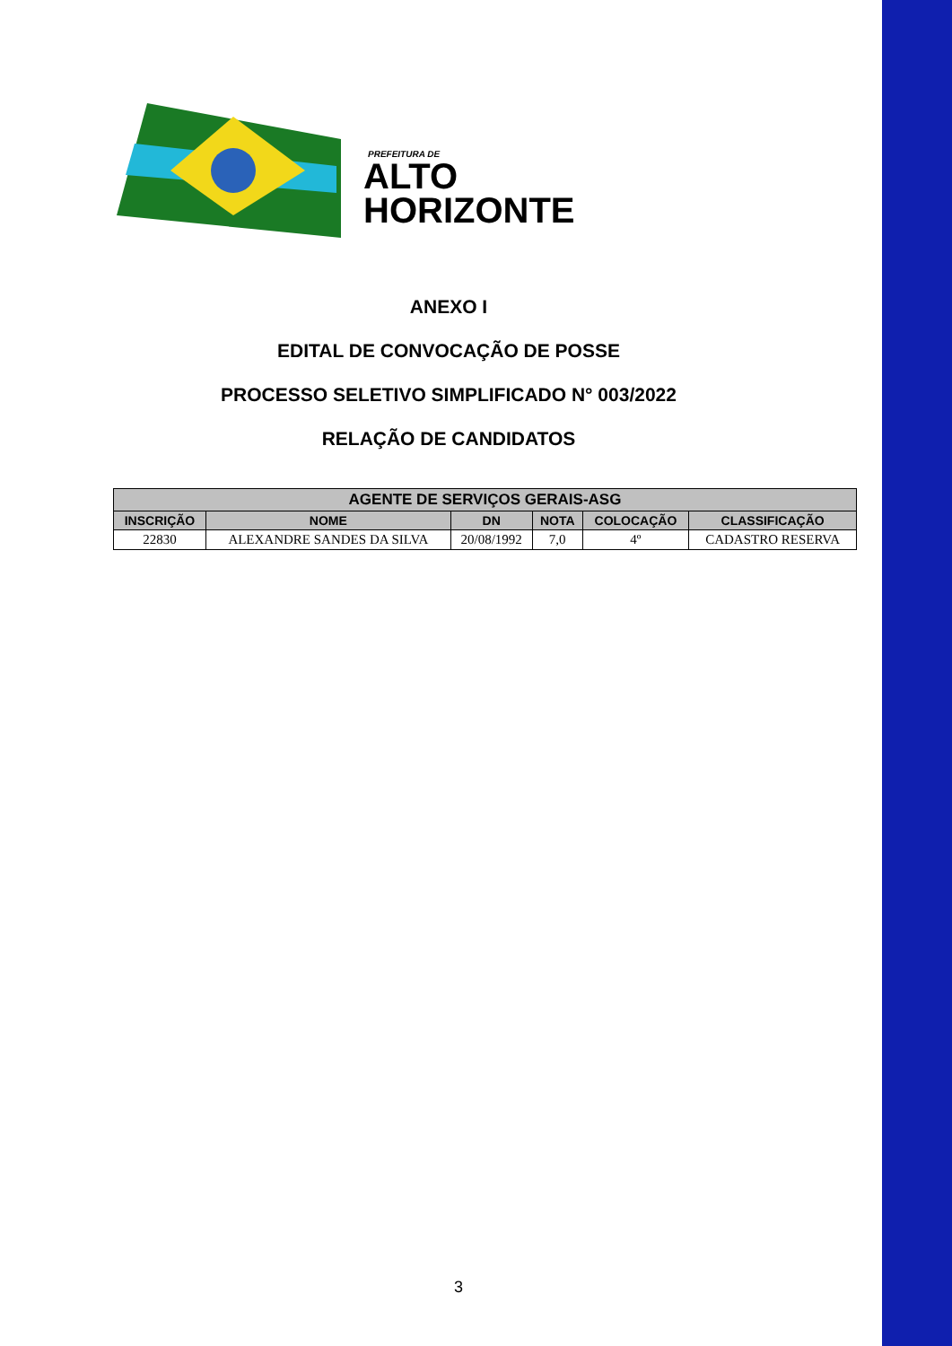PREFEITURA DE
ALTO
HORIZONTE
ANEXO I
EDITAL DE CONVOCAÇÃO DE POSSE
PROCESSO SELETIVO SIMPLIFICADO N° 003/2022
RELAÇÃO DE CANDIDATOS
| AGENTE DE SERVIÇOS GERAIS-ASG | | | | | |
| --- | --- | --- | --- | --- | --- |
| INSCRIÇÃO | NOME | DN | NOTA | COLOCAÇÃO | CLASSIFICAÇÃO |
| 22830 | ALEXANDRE SANDES DA SILVA | 20/08/1992 | 7,0 | 4º | CADASTRO RESERVA |
3